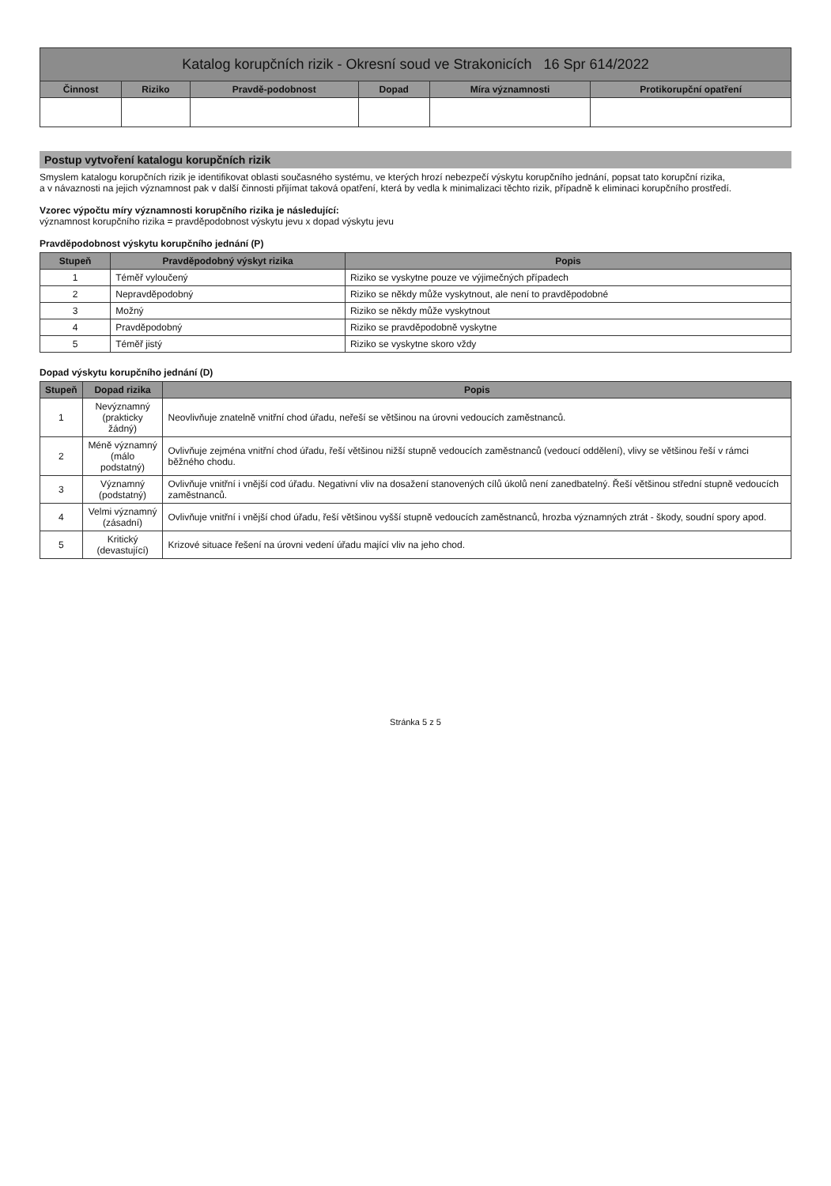| Katalog korupčních rizik - Okresní soud ve Strakonicích 16 Spr 614/2022 | | | | | |
| Činnost | Riziko | Pravdě-podobnost | Dopad | Míra významnosti | Protikorupční opatření |
Postup vytvoření katalogu korupčních rizik
Smyslem katalogu korupčních rizik je identifikovat oblasti současného systému, ve kterých hrozí nebezpečí výskytu korupčního jednání, popsat tato korupční rizika,
a v návaznosti na jejich významnost pak v další činnosti přijímat taková opatření, která by vedla k minimalizaci těchto rizik, případně k eliminaci korupčního prostředí.
Vzorec výpočtu míry významnosti korupčního rizika je následující:
významnost korupčního rizika = pravděpodobnost výskytu jevu x dopad výskytu jevu
Pravděpodobnost výskytu korupčního jednání (P)
| Stupeň | Pravděpodobný výskyt rizika | Popis |
| --- | --- | --- |
| 1 | Téměř vyloučený | Riziko se vyskytne pouze ve výjimečných případech |
| 2 | Nepravděpodobný | Riziko se někdy může vyskytnout, ale není to pravděpodobné |
| 3 | Možný | Riziko se někdy může vyskytnout |
| 4 | Pravděpodobný | Riziko se pravděpodobně vyskytne |
| 5 | Téměř jistý | Riziko se vyskytne skoro vždy |
Dopad výskytu korupčního jednání (D)
| Stupeň | Dopad rizika | Popis |
| --- | --- | --- |
| 1 | Nevýznamný (prakticky žádný) | Neovlivňuje znatelně vnitřní chod úřadu, neřeší se většinou na úrovni vedoucích zaměstnanců. |
| 2 | Méně významný (málo podstatný) | Ovlivňuje zejména vnitřní chod úřadu, řeší většinou nižší stupně vedoucích zaměstnanců (vedoucí oddělení), vlivy se většinou řeší v rámci běžného chodu. |
| 3 | Významný (podstatný) | Ovlivňuje vnitřní i vnější cod úřadu. Negativní vliv na dosažení stanovených cílů úkolů není zanedbatelný. Řeší většinou střední stupně vedoucích zaměstnanců. |
| 4 | Velmi významný (zásadní) | Ovlivňuje vnitřní i vnější chod úřadu, řeší většinou vyšší stupně vedoucích zaměstnanců, hrozba významných ztrát - škody, soudní spory apod. |
| 5 | Kritický (devastující) | Krizové situace řešení na úrovni vedení úřadu mající vliv na jeho chod. |
Stránka 5 z 5